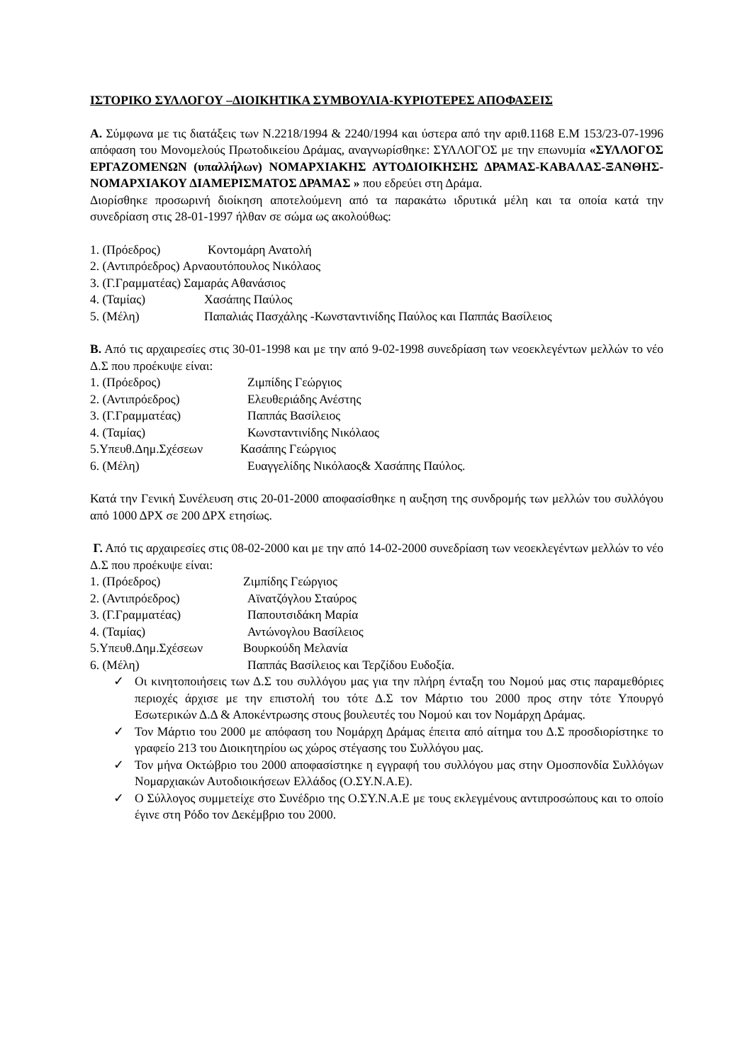ΙΣΤΟΡΙΚΟ ΣΥΛΛΟΓΟΥ –ΔΙΟΙΚΗΤΙΚΑ ΣΥΜΒΟΥΛΙΑ-ΚΥΡΙΟΤΕΡΕΣ ΑΠΟΦΑΣΕΙΣ
Α. Σύμφωνα με τις διατάξεις των Ν.2218/1994 & 2240/1994 και ύστερα από την αριθ.1168 Ε.Μ 153/23-07-1996 απόφαση του Μονομελούς Πρωτοδικείου Δράμας, αναγνωρίσθηκε: ΣΥΛΛΟΓΟΣ με την επωνυμία «ΣΥΛΛΟΓΟΣ ΕΡΓΑΖΟΜΕΝΩΝ (υπαλλήλων) ΝΟΜΑΡΧΙΑΚΗΣ ΑΥΤΟΔΙΟΙΚΗΣΗΣ ΔΡΑΜΑΣ-ΚΑΒΑΛΑΣ-ΞΑΝΘΗΣ-ΝΟΜΑΡΧΙΑΚΟΥ ΔΙΑΜΕΡΙΣΜΑΤΟΣ ΔΡΑΜΑΣ » που εδρεύει στη Δράμα.
Διορίσθηκε προσωρινή διοίκηση αποτελούμενη από τα παρακάτω ιδρυτικά μέλη και τα οποία κατά την συνεδρίαση στις 28-01-1997 ήλθαν σε σώμα ως ακολούθως:
1. (Πρόεδρος) Κοντομάρη Ανατολή
2. (Αντιπρόεδρος) Αρναουτόπουλος Νικόλαος
3. (Γ.Γραμματέας) Σαμαράς Αθανάσιος
4. (Ταμίας) Χασάπης Παύλος
5. (Μέλη) Παπαλιάς Πασχάλης -Κωνσταντινίδης Παύλος και Παππάς Βασίλειος
Β. Από τις αρχαιρεσίες στις 30-01-1998 και με την από 9-02-1998 συνεδρίαση των νεοεκλεγέντων μελλών το νέο Δ.Σ που προέκυψε είναι:
1. (Πρόεδρος) Ζιμπίδης Γεώργιος
2. (Αντιπρόεδρος) Ελευθεριάδης Ανέστης
3. (Γ.Γραμματέας) Παππάς Βασίλειος
4. (Ταμίας) Κωνσταντινίδης Νικόλαος
5.Υπευθ.Δημ.Σχέσεων Κασάπης Γεώργιος
6. (Μέλη) Ευαγγελίδης Νικόλαος& Χασάπης Παύλος.
Κατά την Γενική Συνέλευση στις 20-01-2000 αποφασίσθηκε η αυξηση της συνδρομής των μελλών του συλλόγου από 1000 ΔΡΧ σε 200 ΔΡΧ ετησίως.
Γ. Από τις αρχαιρεσίες στις 08-02-2000 και με την από 14-02-2000 συνεδρίαση των νεοεκλεγέντων μελλών το νέο Δ.Σ που προέκυψε είναι:
1. (Πρόεδρος) Ζιμπίδης Γεώργιος
2. (Αντιπρόεδρος) Αϊνατζόγλου Σταύρος
3. (Γ.Γραμματέας) Παπουτσιδάκη Μαρία
4. (Ταμίας) Αντώνογλου Βασίλειος
5.Υπευθ.Δημ.Σχέσεων Βουρκούδη Μελανία
6. (Μέλη) Παππάς Βασίλειος και Τερζίδου Ευδοξία.
✓ Οι κινητοποιήσεις των Δ.Σ του συλλόγου μας για την πλήρη ένταξη του Νομού μας στις παραμεθόριες περιοχές άρχισε με την επιστολή του τότε Δ.Σ τον Μάρτιο του 2000 προς στην τότε Υπουργό Εσωτερικών Δ.Δ & Αποκέντρωσης στους βουλευτές του Νομού και τον Νομάρχη Δράμας.
✓ Τον Μάρτιο του 2000 με απόφαση του Νομάρχη Δράμας έπειτα από αίτημα του Δ.Σ προσδιορίστηκε το γραφείο 213 του Διοικητηρίου ως χώρος στέγασης του Συλλόγου μας.
✓ Τον μήνα Οκτώβριο του 2000 αποφασίστηκε η εγγραφή του συλλόγου μας στην Ομοσπονδία Συλλόγων Νομαρχιακών Αυτοδιοικήσεων Ελλάδος (Ο.ΣΥ.Ν.Α.Ε).
✓ Ο Σύλλογος συμμετείχε στο Συνέδριο της Ο.ΣΥ.Ν.Α.Ε με τους εκλεγμένους αντιπροσώπους και το οποίο έγινε στη Ρόδο τον Δεκέμβριο του 2000.